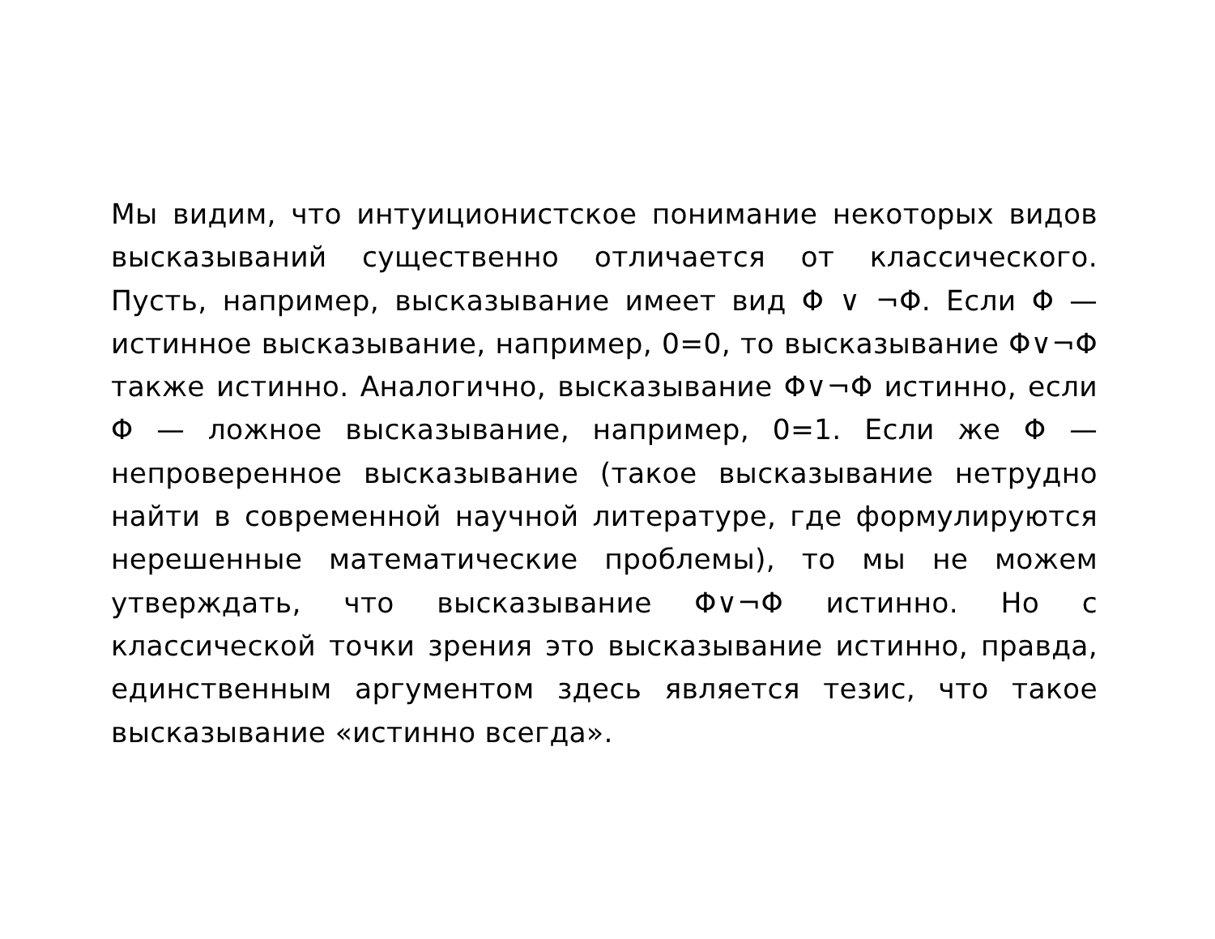Мы видим, что интуиционистское понимание некоторых видов высказываний существенно отличается от классического. Пусть, например, высказывание имеет вид Φ ∨ ¬Φ. Если Φ — истинное высказывание, например, 0=0, то высказывание Φ∨¬Φ также истинно. Аналогично, высказывание Φ∨¬Φ истинно, если Φ — ложное высказывание, например, 0=1. Если же Φ — непроверенное высказывание (такое высказывание нетрудно найти в современной научной литературе, где формулируются нерешенные математические проблемы), то мы не можем утверждать, что высказывание Φ∨¬Φ истинно. Но с классической точки зрения это высказывание истинно, правда, единственным аргументом здесь является тезис, что такое высказывание «истинно всегда».